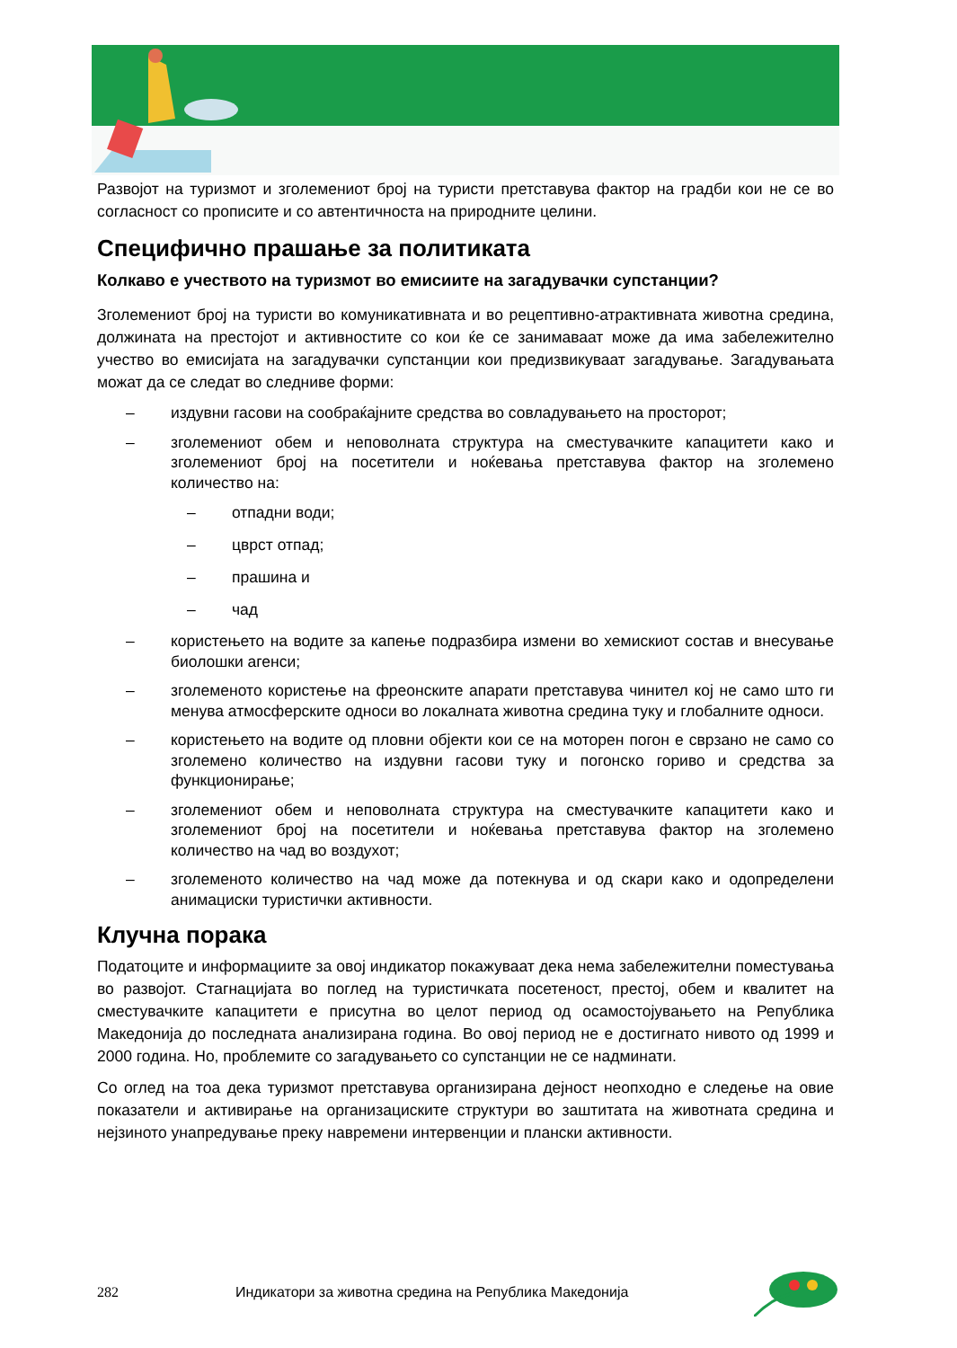Развојот на туризмот и зголемениот број на туристи претставува фактор на градби кои не се во согласност со прописите и со автентичноста на природните целини.
Специфично прашање за политиката
Колкаво е учеството на туризмот во емисиите на загадувачки супстанции?
Зголемениот број на туристи во комуникативната и во рецептивно-атрактивната животна средина, должината на престојот и активностите со кои ќе се занимаваат може да има забележително учество во емисијата на загадувачки супстанции кои предизвикуваат загадување. Загадувањата можат да се следат во следниве форми:
– издувни гасови на сообраќајните средства во совладувањето на просторот;
– зголемениот обем и неповолната структура на сместувачките капацитети како и зголемениот број на посетители и ноќевања претставува фактор на зголемено количество на:
– отпадни води;
– цврст отпад;
– прашина и
– чад
– користењето на водите за капење подразбира измени во хемискиот состав и внесување биолошки агенси;
– зголеменото користење на фреонските апарати претставува чинител кој не само што ги менува атмосферските односи во локалната животна средина туку и глобалните односи.
– користењето на водите од пловни објекти кои се на моторен погон е сврзано не само со зголемено количество на издувни гасови туку и погонско гориво и средства за функционирање;
– зголемениот обем и неповолната структура на сместувачките капацитети како и зголемениот број на посетители и ноќевања претставува фактор на зголемено количество на чад во воздухот;
– зголеменото количество на чад може да потекнува и од скари како и одопределени анимациски туристички активности.
Клучна порака
Податоците и информациите за овој индикатор покажуваат дека нема забележителни поместувања во развојот. Стагнацијата во поглед на туристичката посетеност, престој, обем и квалитет на сместувачките капацитети е присутна во целот период од осамостојувањето на Република Македонија до последната анализирана година. Во овој период не е достигнато нивото од 1999 и 2000 година. Но, проблемите со загадувањето со супстанции не се надминати.
Со оглед на тоа дека туризмот претставува организирана дејност неопходно е следење на овие показатели и активирање на организациските структури во заштитата на животната средина и нејзиното унапредување преку навремени интервенции и плански активности.
282 Индикатори за животна средина на Република Македонија